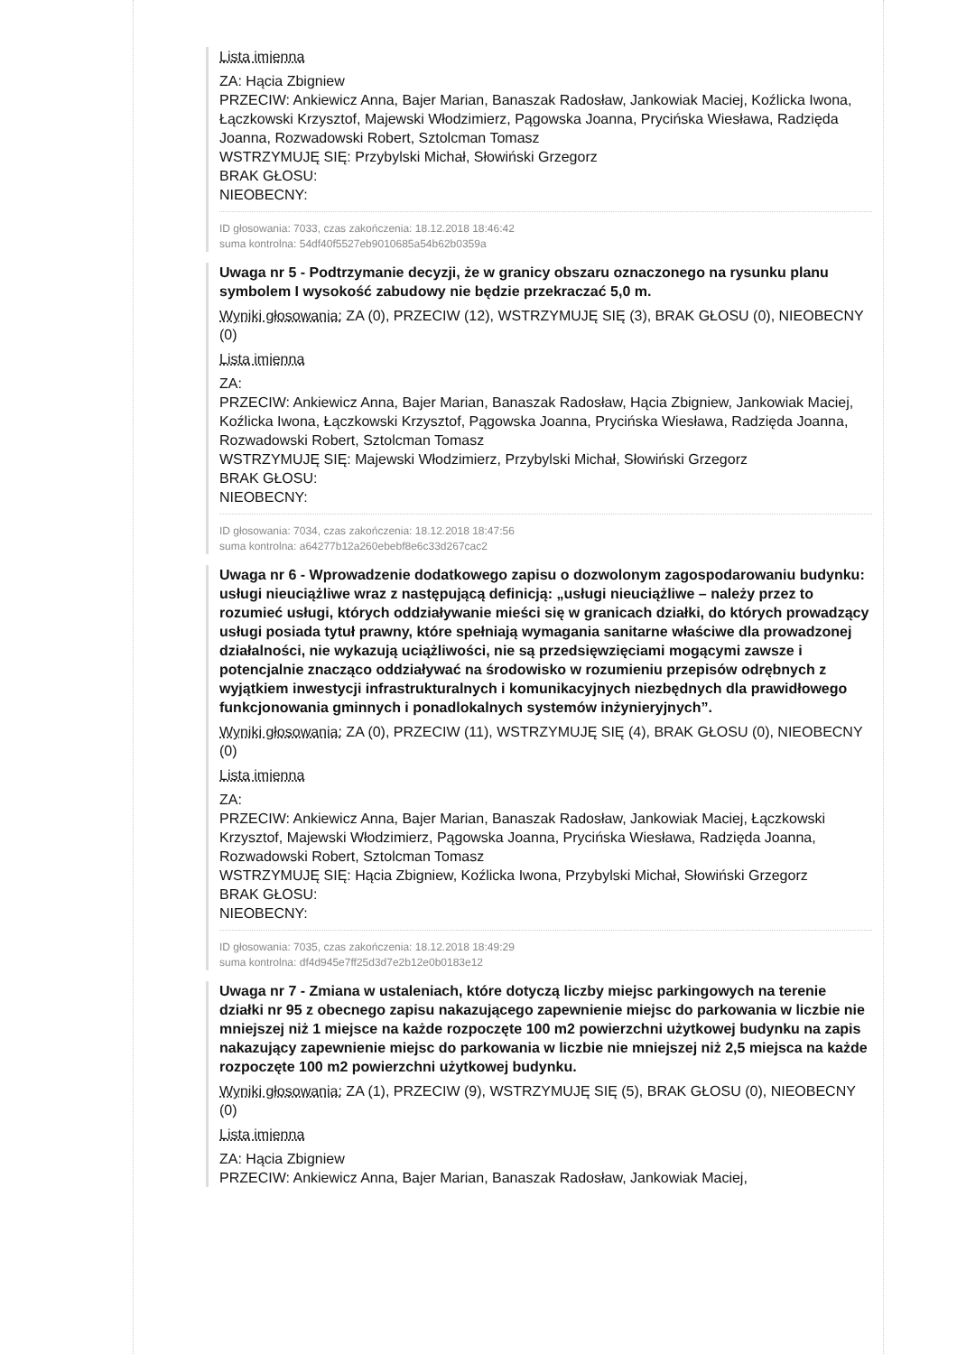Lista imienna
ZA: Hącia Zbigniew
PRZECIW: Ankiewicz Anna, Bajer Marian, Banaszak Radosław, Jankowiak Maciej, Koźlicka Iwona, Łączkowski Krzysztof, Majewski Włodzimierz, Pągowska Joanna, Prycińska Wiesława, Radzięda Joanna, Rozwadowski Robert, Sztolcman Tomasz
WSTRZYMUJĘ SIĘ: Przybylski Michał, Słowiński Grzegorz
BRAK GŁOSU:
NIEOBECNY:
ID głosowania: 7033, czas zakończenia: 18.12.2018 18:46:42
suma kontrolna: 54df40f5527eb9010685a54b62b0359a
Uwaga nr 5 - Podtrzymanie decyzji, że w granicy obszaru oznaczonego na rysunku planu symbolem I wysokość zabudowy nie będzie przekraczać 5,0 m.
Wyniki głosowania: ZA (0), PRZECIW (12), WSTRZYMUJĘ SIĘ (3), BRAK GŁOSU (0), NIEOBECNY (0)
Lista imienna
ZA:
PRZECIW: Ankiewicz Anna, Bajer Marian, Banaszak Radosław, Hącia Zbigniew, Jankowiak Maciej, Koźlicka Iwona, Łączkowski Krzysztof, Pągowska Joanna, Prycińska Wiesława, Radzięda Joanna, Rozwadowski Robert, Sztolcman Tomasz
WSTRZYMUJĘ SIĘ: Majewski Włodzimierz, Przybylski Michał, Słowiński Grzegorz
BRAK GŁOSU:
NIEOBECNY:
ID głosowania: 7034, czas zakończenia: 18.12.2018 18:47:56
suma kontrolna: a64277b12a260ebebf8e6c33d267cac2
Uwaga nr 6 - Wprowadzenie dodatkowego zapisu o dozwolonym zagospodarowaniu budynku: usługi nieuciążliwe wraz z następującą definicją: „usługi nieuciążliwe – należy przez to rozumieć usługi, których oddziaływanie mieści się w granicach działki, do których prowadzący usługi posiada tytuł prawny, które spełniają wymagania sanitarne właściwe dla prowadzonej działalności, nie wykazują uciążliwości, nie są przedsięwzięciami mogącymi zawsze i potencjalnie znacząco oddziaływać na środowisko w rozumieniu przepisów odrębnych z wyjątkiem inwestycji infrastrukturalnych i komunikacyjnych niezbędnych dla prawidłowego funkcjonowania gminnych i ponadlokalnych systemów inżynieryjnych”.
Wyniki głosowania: ZA (0), PRZECIW (11), WSTRZYMUJĘ SIĘ (4), BRAK GŁOSU (0), NIEOBECNY (0)
Lista imienna
ZA:
PRZECIW: Ankiewicz Anna, Bajer Marian, Banaszak Radosław, Jankowiak Maciej, Łączkowski Krzysztof, Majewski Włodzimierz, Pągowska Joanna, Prycińska Wiesława, Radzięda Joanna, Rozwadowski Robert, Sztolcman Tomasz
WSTRZYMUJĘ SIĘ: Hącia Zbigniew, Koźlicka Iwona, Przybylski Michał, Słowiński Grzegorz
BRAK GŁOSU:
NIEOBECNY:
ID głosowania: 7035, czas zakończenia: 18.12.2018 18:49:29
suma kontrolna: df4d945e7ff25d3d7e2b12e0b0183e12
Uwaga nr 7 - Zmiana w ustaleniach, które dotyczą liczby miejsc parkingowych na terenie działki nr 95 z obecnego zapisu nakazującego zapewnienie miejsc do parkowania w liczbie nie mniejszej niż 1 miejsce na każde rozpoczęte 100 m2 powierzchni użytkowej budynku na zapis nakazujący zapewnienie miejsc do parkowania w liczbie nie mniejszej niż 2,5 miejsca na każde rozpoczęte 100 m2 powierzchni użytkowej budynku.
Wyniki głosowania: ZA (1), PRZECIW (9), WSTRZYMUJĘ SIĘ (5), BRAK GŁOSU (0), NIEOBECNY (0)
Lista imienna
ZA: Hącia Zbigniew
PRZECIW: Ankiewicz Anna, Bajer Marian, Banaszak Radosław, Jankowiak Maciej,